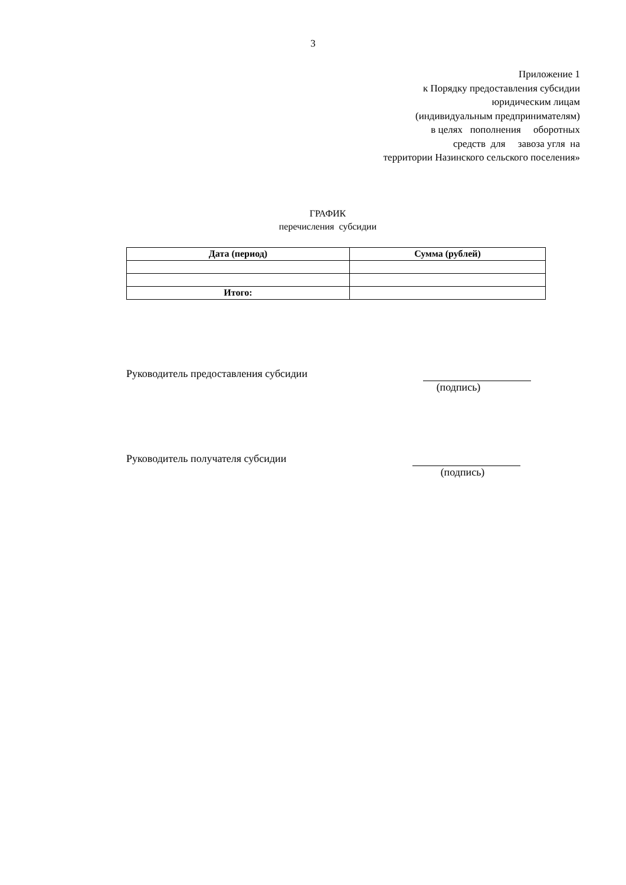3
Приложение 1
к Порядку предоставления субсидии
юридическим лицам
(индивидуальным предпринимателям)
в целях пополнения оборотных
средств для завоза угля на
территории Назинского сельского поселения»
ГРАФИК
перечисления субсидии
| Дата (период) | Сумма (рублей) |
| --- | --- |
| Итого: | |
Руководитель предоставления субсидии (подпись)
Руководитель получателя субсидии (подпись)